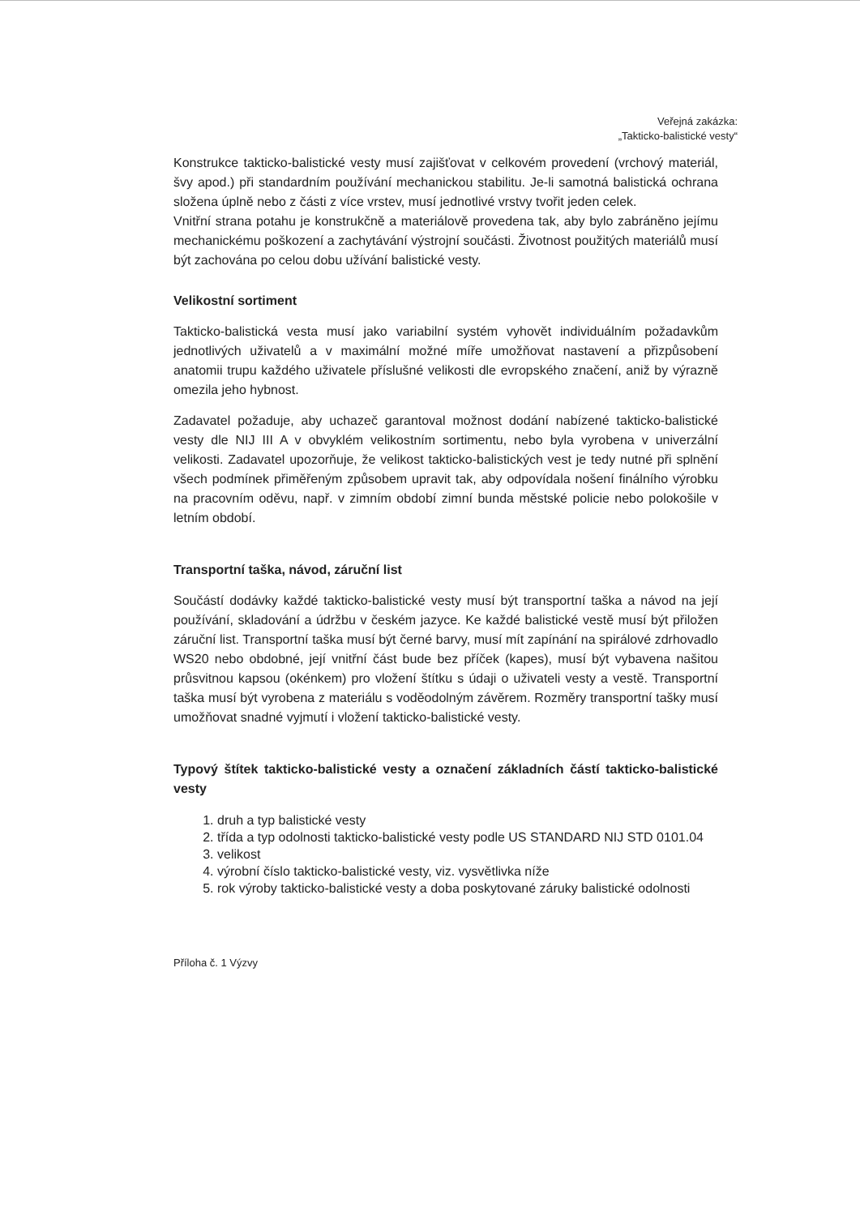Veřejná zakázka:
„Takticko-balistické vesty“
Konstrukce takticko-balistické vesty musí zajišťovat v celkovém provedení (vrchový materiál, švy apod.) při standardním používání mechanickou stabilitu. Je-li samotná balistická ochrana složena úplně nebo z části z více vrstev, musí jednotlivé vrstvy tvořit jeden celek.
Vnitřní strana potahu je konstrukčně a materiálově provedena tak, aby bylo zabráněno jejímu mechanickému poškození a zachytávání výstrojní součásti. Životnost použitých materiálů musí být zachována po celou dobu užívání balistické vesty.
Velikostní sortiment
Takticko-balistická vesta musí jako variabilní systém vyhovět individuálním požadavkům jednotlivých uživatelů a v maximální možné míře umožňovat nastavení a přizpůsobení anatomii trupu každého uživatele příslušné velikosti dle evropského značení, aniž by výrazně omezila jeho hybnost.
Zadavatel požaduje, aby uchazeč garantoval možnost dodání nabízené takticko-balistické vesty dle NIJ III A v obvyklém velikostním sortimentu, nebo byla vyrobena v univerzální velikosti. Zadavatel upozorňuje, že velikost takticko-balistických vest je tedy nutné při splnění všech podmínek přiměřeným způsobem upravit tak, aby odpovídala nošení finálního výrobku na pracovním oděvu, např. v zimním období zimní bunda městské policie nebo polokošile v letním období.
Transportní taška, návod, záruční list
Součástí dodávky každé takticko-balistické vesty musí být transportní taška a návod na její používání, skladování a údržbu v českém jazyce. Ke každé balistické vestě musí být přiložen záruční list. Transportní taška musí být černé barvy, musí mít zapínání na spirálové zdrhovadlo WS20 nebo obdobné, její vnitřní část bude bez příček (kapes), musí být vybavena našitou průsvitnou kapsou (okénkem) pro vložení štítku s údaji o uživateli vesty a vestě. Transportní taška musí být vyrobena z materiálu s voděodolným závěrem. Rozměry transportní tašky musí umožňovat snadné vyjmutí i vložení takticko-balistické vesty.
Typový štítek takticko-balistické vesty a označení základních částí takticko-balistické vesty
1. druh a typ balistické vesty
2. třída a typ odolnosti takticko-balistické vesty podle US STANDARD NIJ STD 0101.04
3. velikost
4. výrobní číslo takticko-balistické vesty, viz. vysvětlivka níže
5. rok výroby takticko-balistické vesty a doba poskytované záruky balistické odolnosti
Příloha č. 1 Výzvy